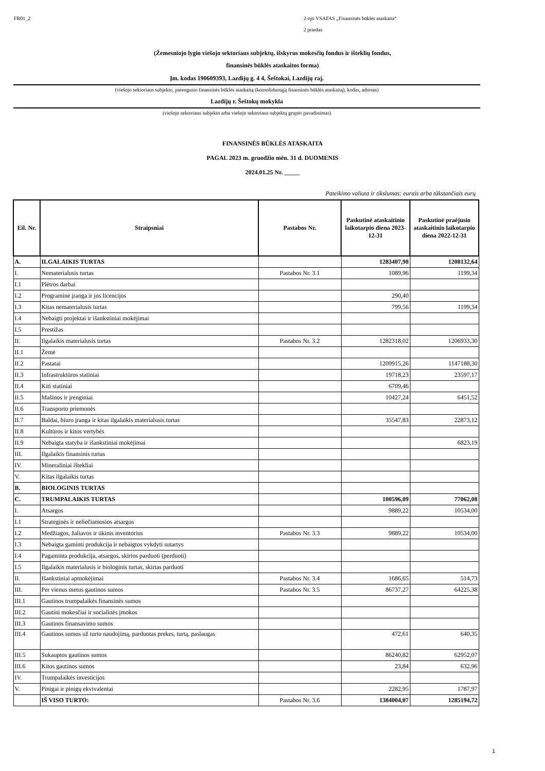FR01_2 2-ojo VSAFAS „Finansinės būklės ataskaita“
2 priedas
(Žemesniojo lygio viešojo sektoriaus subjektų, išskyrus mokesčių fondus ir išteklių fondus,
finansinės būklės ataskaitos forma)
Įm. kodas 190609393, Lazdijų g. 4 4, Šeštokai, Lazdijų raj.
(viešojo sektoriaus subjekto, parengusio finansinės būklės ataskaitą (konsoliduotąją finansinės būklės ataskaitą), kodas, adresas)
Lazdijų r. Šeštokų mokykla
(viešojo sektoriaus subjekto arba viešojo sektoriaus subjektų grupės pavadinimas)
FINANSINĖS BŪKLĖS ATASKAITA
PAGAL 2023 m. gruodžio mėn. 31 d. DUOMENIS
2024.01.25 Nr. _____
Pateikimo valiuta ir tikslumas: eurais arba tūkstančiais eurų
| Eil. Nr. | Straipsniai | Pastabos Nr. | Paskutinė ataskaitinio laikotarpio diena 2023-12-31 | Paskutinė praėjusio ataskaitinio laikotarpio diena 2022-12-31 |
| --- | --- | --- | --- | --- |
| A. | ILGALAIKIS TURTAS | | 1283407,98 | 1208132,64 |
| I. | Nematerialusis turtas | Pastabos Nr. 3.1 | 1089,96 | 1199,34 |
| I.1 | Plėtros darbai | | | |
| I.2 | Programinė įranga ir jos licencijos | | 290,40 | |
| I.3 | Kitas nematerialusis turtas | | 799,56 | 1199,34 |
| I.4 | Nebaigti projektai ir išankstiniai mokėjimai | | | |
| I.5 | Prestižas | | | |
| II. | Ilgalaikis materialusis turtas | Pastabos Nr. 3.2 | 1282318,02 | 1206933,30 |
| II.1 | Žemė | | | |
| II.2 | Pastatai | | 1209915,26 | 1147188,30 |
| II.3 | Infrastruktūros statiniai | | 19718,23 | 23597,17 |
| II.4 | Kiti statiniai | | 6709,46 | |
| II.5 | Mašinos ir įrenginiai | | 10427,24 | 6451,52 |
| II.6 | Transporto priemonės | | | |
| II.7 | Baldai, biuro įranga ir kitas ilgalaikis materialusis turtas | | 35547,83 | 22873,12 |
| II.8 | Kultūros ir kitos vertybės | | | |
| II.9 | Nebaigta statyba ir išankstiniai mokėjimai | | | 6823,19 |
| III. | Ilgalaikis finansinis turtas | | | |
| IV. | Mineraliniai ištekliai | | | |
| V. | Kitas ilgalaikis turtas | | | |
| B. | BIOLOGINIS TURTAS | | | |
| C. | TRUMPALAIKIS TURTAS | | 100596,09 | 77062,08 |
| I. | Atsargos | | 9889,22 | 10534,00 |
| I.1 | Strateginės ir neliečiamosios atsargos | | | |
| I.2 | Medžiagos, žaliavos ir ūkinis inventorius | Pastabos Nr. 3.3 | 9889,22 | 10534,00 |
| I.3 | Nebaigta gaminti produkcija ir nebaigtos vykdyti sutartys | | | |
| I.4 | Pagaminta produkcija, atsargos, skirtos parduoti (perduoti) | | | |
| I.5 | Ilgalaikis materialusis ir biologinis turtas, skirtas parduoti | | | |
| II. | Išankstiniai apmokėjimai | Pastabos Nr. 3.4 | 1686,65 | 514,73 |
| III. | Per vienus metus gautinos sumos | Pastabos Nr. 3.5 | 86737,27 | 64225,38 |
| III.1 | Gautinos trumpalaikės finansinės sumos | | | |
| III.2 | Gautini mokesčiai ir socialinės įmokos | | | |
| III.3 | Gautinos finansavimo sumos | | | |
| III.4 | Gautinos sumos už turto naudojimą, parduotas prekes, turtą, paslaugas | | 472,61 | 640,35 |
| III.5 | Sukauptos gautinos sumos | | 86240,82 | 62952,07 |
| III.6 | Kitos gautinos sumos | | 23,84 | 632,96 |
| IV. | Trumpalaikės investicijos | | | |
| V. | Pinigai ir pinigų ekvivalentai | | 2282,95 | 1787,97 |
| | IŠ VISO TURTO: | Pastabos Nr. 3.6 | 1384004,07 | 1285194,72 |
1